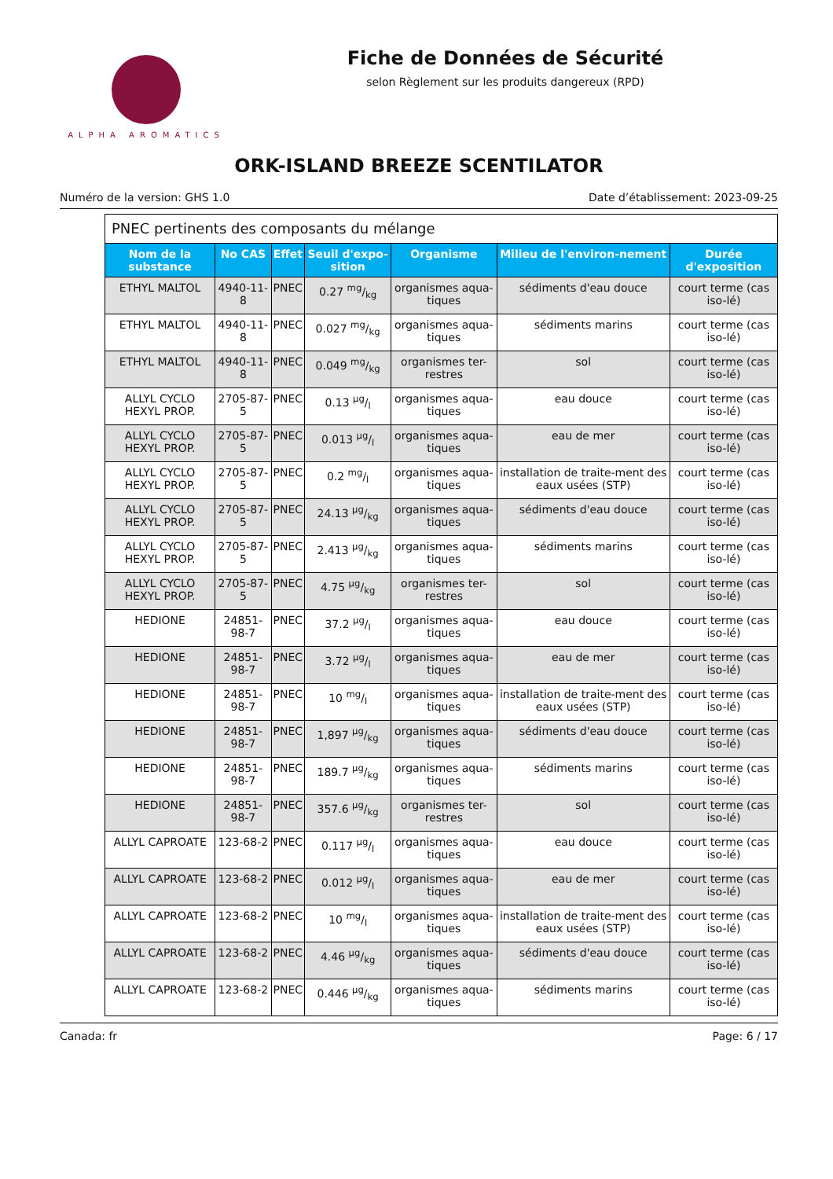ALPHA AROMATICS
Fiche de Données de Sécurité
selon Règlement sur les produits dangereux (RPD)
ORK-ISLAND BREEZE SCENTILATOR
Numéro de la version: GHS 1.0 Date d’établissement: 2023-09-25
| PNEC pertinents des composants du mélange | | | | | | |
| Nom de la substance | No CAS | Effet | Seuil d'expo-sition | Organisme | Milieu de l'environ-nement | Durée d'exposition |
| ETHYL MALTOL | 4940-11-8 | PNEC | 0.27 mg/kg | organismes aqua-tiques | sédiments d'eau douce | court terme (cas iso-lé) |
| ETHYL MALTOL | 4940-11-8 | PNEC | 0.027 mg/kg | organismes aqua-tiques | sédiments marins | court terme (cas iso-lé) |
| ETHYL MALTOL | 4940-11-8 | PNEC | 0.049 mg/kg | organismes ter-restres | sol | court terme (cas iso-lé) |
| ALLYL CYCLO HEXYL PROP. | 2705-87-5 | PNEC | 0.13 µg/l | organismes aqua-tiques | eau douce | court terme (cas iso-lé) |
| ALLYL CYCLO HEXYL PROP. | 2705-87-5 | PNEC | 0.013 µg/l | organismes aqua-tiques | eau de mer | court terme (cas iso-lé) |
| ALLYL CYCLO HEXYL PROP. | 2705-87-5 | PNEC | 0.2 mg/l | organismes aqua-tiques | installation de traite-ment des eaux usées (STP) | court terme (cas iso-lé) |
| ALLYL CYCLO HEXYL PROP. | 2705-87-5 | PNEC | 24.13 µg/kg | organismes aqua-tiques | sédiments d'eau douce | court terme (cas iso-lé) |
| ALLYL CYCLO HEXYL PROP. | 2705-87-5 | PNEC | 2.413 µg/kg | organismes aqua-tiques | sédiments marins | court terme (cas iso-lé) |
| ALLYL CYCLO HEXYL PROP. | 2705-87-5 | PNEC | 4.75 µg/kg | organismes ter-restres | sol | court terme (cas iso-lé) |
| HEDIONE | 24851-98-7 | PNEC | 37.2 µg/l | organismes aqua-tiques | eau douce | court terme (cas iso-lé) |
| HEDIONE | 24851-98-7 | PNEC | 3.72 µg/l | organismes aqua-tiques | eau de mer | court terme (cas iso-lé) |
| HEDIONE | 24851-98-7 | PNEC | 10 mg/l | organismes aqua-tiques | installation de traite-ment des eaux usées (STP) | court terme (cas iso-lé) |
| HEDIONE | 24851-98-7 | PNEC | 1,897 µg/kg | organismes aqua-tiques | sédiments d'eau douce | court terme (cas iso-lé) |
| HEDIONE | 24851-98-7 | PNEC | 189.7 µg/kg | organismes aqua-tiques | sédiments marins | court terme (cas iso-lé) |
| HEDIONE | 24851-98-7 | PNEC | 357.6 µg/kg | organismes ter-restres | sol | court terme (cas iso-lé) |
| ALLYL CAPROATE | 123-68-2 | PNEC | 0.117 µg/l | organismes aqua-tiques | eau douce | court terme (cas iso-lé) |
| ALLYL CAPROATE | 123-68-2 | PNEC | 0.012 µg/l | organismes aqua-tiques | eau de mer | court terme (cas iso-lé) |
| ALLYL CAPROATE | 123-68-2 | PNEC | 10 mg/l | organismes aqua-tiques | installation de traite-ment des eaux usées (STP) | court terme (cas iso-lé) |
| ALLYL CAPROATE | 123-68-2 | PNEC | 4.46 µg/kg | organismes aqua-tiques | sédiments d'eau douce | court terme (cas iso-lé) |
| ALLYL CAPROATE | 123-68-2 | PNEC | 0.446 µg/kg | organismes aqua-tiques | sédiments marins | court terme (cas iso-lé) |
Canada: fr Page: 6 / 17